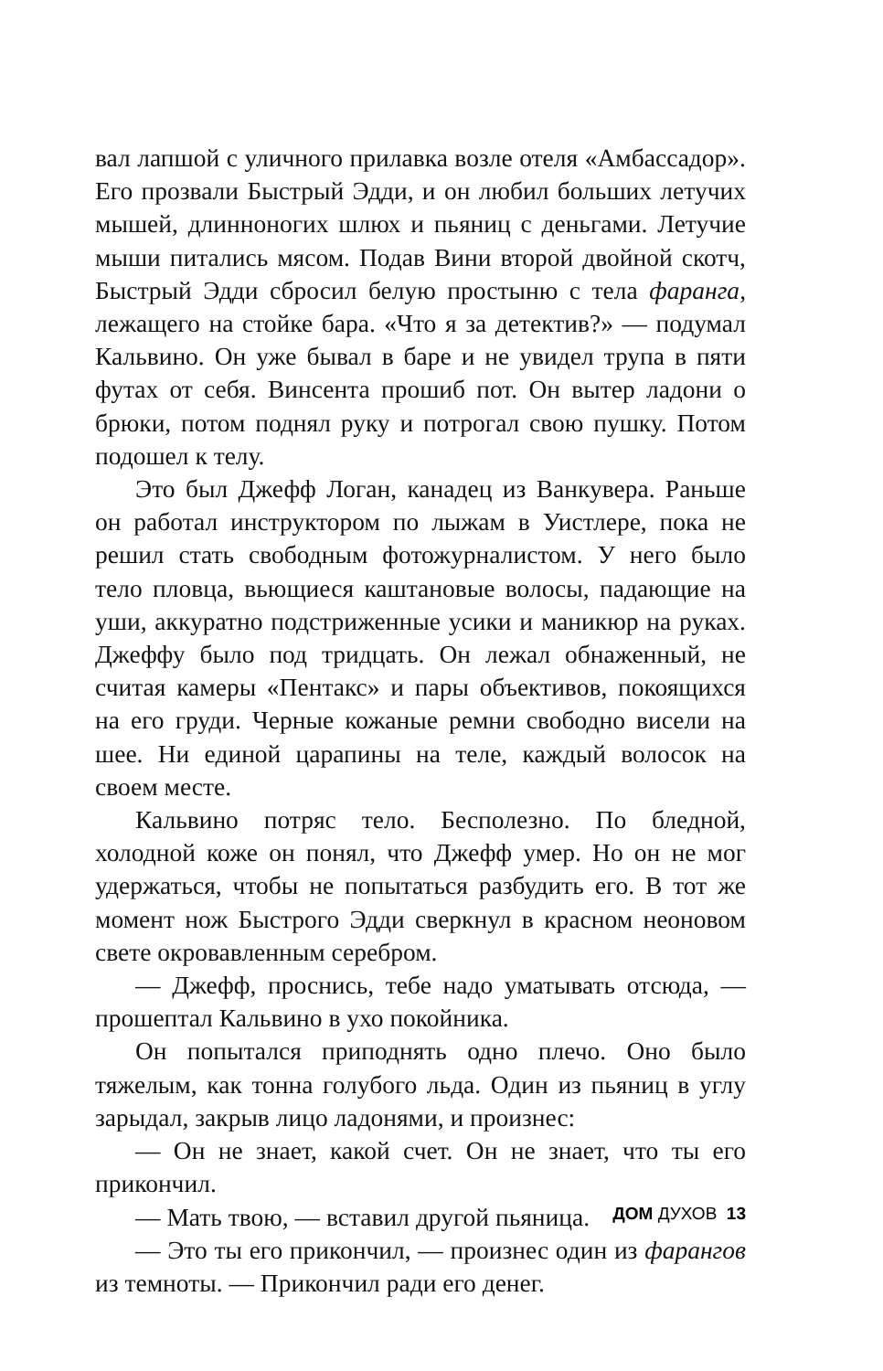вал лапшой с уличного прилавка возле отеля «Амбассадор». Его прозвали Быстрый Эдди, и он любил больших летучих мышей, длинноногих шлюх и пьяниц с деньгами. Летучие мыши питались мясом. Подав Вини второй двойной скотч, Быстрый Эдди сбросил белую простыню с тела фаранга, лежащего на стойке бара. «Что я за детектив?» — подумал Кальвино. Он уже бывал в баре и не увидел трупа в пяти футах от себя. Винсента прошиб пот. Он вытер ладони о брюки, потом поднял руку и потрогал свою пушку. Потом подошел к телу.
Это был Джефф Логан, канадец из Ванкувера. Раньше он работал инструктором по лыжам в Уистлере, пока не решил стать свободным фотожурналистом. У него было тело пловца, вьющиеся каштановые волосы, падающие на уши, аккуратно подстриженные усики и маникюр на руках. Джеффу было под тридцать. Он лежал обнаженный, не считая камеры «Пентакс» и пары объективов, покоящихся на его груди. Черные кожаные ремни свободно висели на шее. Ни единой царапины на теле, каждый волосок на своем месте.
Кальвино потряс тело. Бесполезно. По бледной, холодной коже он понял, что Джефф умер. Но он не мог удержаться, чтобы не попытаться разбудить его. В тот же момент нож Быстрого Эдди сверкнул в красном неоновом свете окровавленным серебром.
— Джефф, проснись, тебе надо уматывать отсюда, — прошептал Кальвино в ухо покойника.
Он попытался приподнять одно плечо. Оно было тяжелым, как тонна голубого льда. Один из пьяниц в углу зарыдал, закрыв лицо ладонями, и произнес:
— Он не знает, какой счет. Он не знает, что ты его прикончил.
— Мать твою, — вставил другой пьяница.
— Это ты его прикончил, — произнес один из фарангов из темноты. — Прикончил ради его денег.
ДОМ ДУХОВ 13